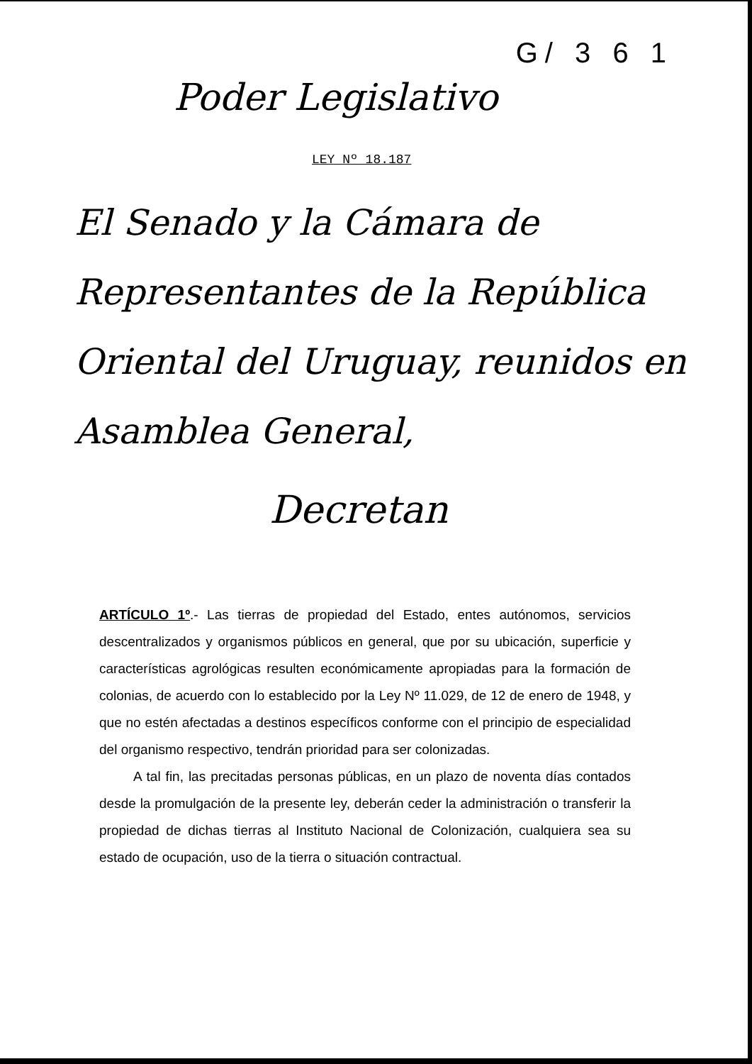G/ 3 6 1
Poder Legislativo
LEY Nº 18.187
El Senado y la Cámara de Representantes de la República Oriental del Uruguay, reunidos en Asamblea General,
Decretan
ARTÍCULO 1º.- Las tierras de propiedad del Estado, entes autónomos, servicios descentralizados y organismos públicos en general, que por su ubicación, superficie y características agrológicas resulten económicamente apropiadas para la formación de colonias, de acuerdo con lo establecido por la Ley Nº 11.029, de 12 de enero de 1948, y que no estén afectadas a destinos específicos conforme con el principio de especialidad del organismo respectivo, tendrán prioridad para ser colonizadas.
A tal fin, las precitadas personas públicas, en un plazo de noventa días contados desde la promulgación de la presente ley, deberán ceder la administración o transferir la propiedad de dichas tierras al Instituto Nacional de Colonización, cualquiera sea su estado de ocupación, uso de la tierra o situación contractual.